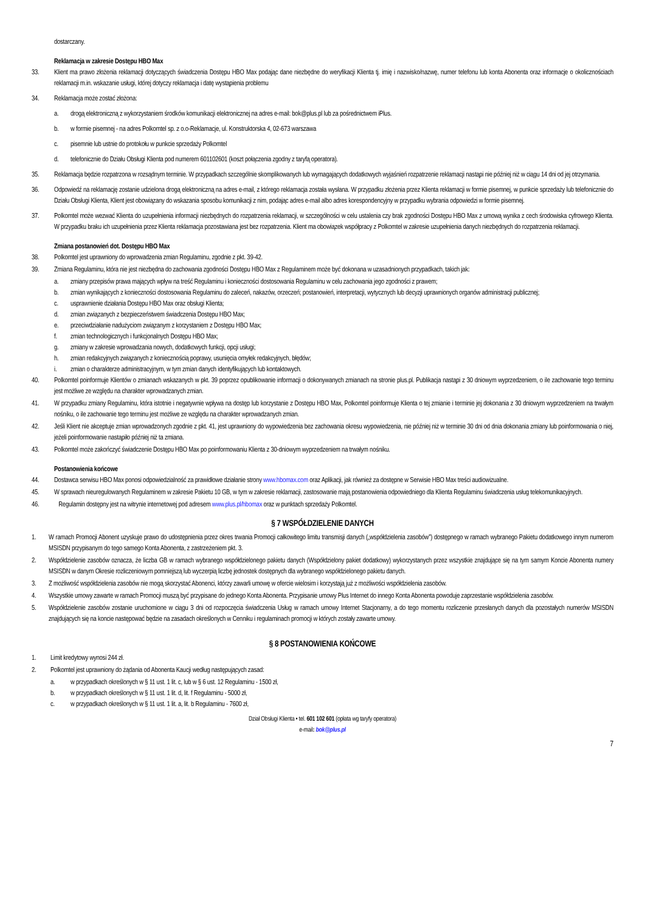dostarczany.
Reklamacja w zakresie Dostępu HBO Max
33. Klient ma prawo złożenia reklamacji dotyczących świadczenia Dostępu HBO Max podając dane niezbędne do weryfikacji Klienta tj. imię i nazwisko/nazwę, numer telefonu lub konta Abonenta oraz informacje o okolicznościach reklamacji m.in. wskazanie usługi, której dotyczy reklamacja i datę wystąpienia problemu
34. Reklamacja może zostać złożona:
a. drogą elektroniczną z wykorzystaniem środków komunikacji elektronicznej na adres e-mail: bok@plus.pl lub za pośrednictwem iPlus.
b. w formie pisemnej - na adres Polkomtel sp. z o.o-Reklamacje, ul. Konstruktorska 4, 02-673 warszawa
c. pisemnie lub ustnie do protokołu w punkcie sprzedaży Polkomtel
d. telefonicznie do Działu Obsługi Klienta pod numerem 601102601 (koszt połączenia zgodny z taryfą operatora).
35. Reklamacja będzie rozpatrzona w rozsądnym terminie. W przypadkach szczególnie skomplikowanych lub wymagających dodatkowych wyjaśnień rozpatrzenie reklamacji nastąpi nie później niż w ciągu 14 dni od jej otrzymania.
36. Odpowiedź na reklamację zostanie udzielona drogą elektroniczną na adres e-mail, z którego reklamacja została wysłana. W przypadku złożenia przez Klienta reklamacji w formie pisemnej, w punkcie sprzedaży lub telefonicznie do Działu Obsługi Klienta, Klient jest obowiązany do wskazania sposobu komunikacji z nim, podając adres e-mail albo adres korespondencyjny w przypadku wybrania odpowiedzi w formie pisemnej.
37. Polkomtel może wezwać Klienta do uzupełnienia informacji niezbędnych do rozpatrzenia reklamacji, w szczególności w celu ustalenia czy brak zgodności Dostępu HBO Max z umową wynika z cech środowiska cyfrowego Klienta. W przypadku braku ich uzupełnienia przez Klienta reklamacja pozostawiana jest bez rozpatrzenia. Klient ma obowiązek współpracy z Polkomtel w zakresie uzupełnienia danych niezbędnych do rozpatrzenia reklamacji.
Zmiana postanowień dot. Dostępu HBO Max
38. Polkomtel jest uprawniony do wprowadzenia zmian Regulaminu, zgodnie z pkt. 39-42.
39. Zmiana Regulaminu, która nie jest niezbędna do zachowania zgodności Dostępu HBO Max z Regulaminem może być dokonana w uzasadnionych przypadkach, takich jak:
a. zmiany przepisów prawa mających wpływ na treść Regulaminu i konieczności dostosowania Regulaminu w celu zachowania jego zgodności z prawem;
b. zmian wynikających z konieczności dostosowania Regulaminu do zaleceń, nakazów, orzeczeń; postanowień, interpretacji, wytycznych lub decyzji uprawnionych organów administracji publicznej;
c. usprawnienie działania Dostępu HBO Max oraz obsługi Klienta;
d. zmian związanych z bezpieczeństwem świadczenia Dostępu HBO Max;
e. przeciwdziałanie nadużyciom związanym z korzystaniem z Dostępu HBO Max;
f. zmian technologicznych i funkcjonalnych Dostępu HBO Max;
g. zmiany w zakresie wprowadzania nowych, dodatkowych funkcji, opcji usługi;
h. zmian redakcyjnych związanych z koniecznością poprawy, usunięcia omyłek redakcyjnych, błędów;
i. zmian o charakterze administracyjnym, w tym zmian danych identyfikujących lub kontaktowych.
40. Polkomtel poinformuje Klientów o zmianach wskazanych w pkt. 39 poprzez opublikowanie informacji o dokonywanych zmianach na stronie plus.pl. Publikacja nastąpi z 30 dniowym wyprzedzeniem, o ile zachowanie tego terminu jest możliwe ze względu na charakter wprowadzanych zmian.
41. W przypadku zmiany Regulaminu, która istotnie i negatywnie wpływa na dostęp lub korzystanie z Dostępu HBO Max, Polkomtel poinformuje Klienta o tej zmianie i terminie jej dokonania z 30 dniowym wyprzedzeniem na trwałym nośniku, o ile zachowanie tego terminu jest możliwe ze względu na charakter wprowadzanych zmian.
42. Jeśli Klient nie akceptuje zmian wprowadzonych zgodnie z pkt. 41, jest uprawniony do wypowiedzenia bez zachowania okresu wypowiedzenia, nie później niż w terminie 30 dni od dnia dokonania zmiany lub poinformowania o niej, jeżeli poinformowanie nastąpiło później niż ta zmiana.
43. Polkomtel może zakończyć świadczenie Dostępu HBO Max po poinformowaniu Klienta z 30-dniowym wyprzedzeniem na trwałym nośniku.
Postanowienia końcowe
44. Dostawca serwisu HBO Max ponosi odpowiedzialność za prawidłowe działanie strony www.hbomax.com oraz Aplikacji, jak również za dostępne w Serwisie HBO Max treści audiowizualne.
45. W sprawach nieuregulowanych Regulaminem w zakresie Pakietu 10 GB, w tym w zakresie reklamacji, zastosowanie mają postanowienia odpowiedniego dla Klienta Regulaminu świadczenia usług telekomunikacyjnych.
46. Regulamin dostępny jest na witrynie internetowej pod adresem www.plus.pl/hbomax oraz w punktach sprzedaży Polkomtel.
§ 7 WSPÓŁDZIELENIE DANYCH
1. W ramach Promocji Abonent uzyskuje prawo do udostępnienia przez okres trwania Promocji całkowitego limitu transmisji danych („współdzielenia zasobów”) dostępnego w ramach wybranego Pakietu dodatkowego innym numerom MSISDN przypisanym do tego samego Konta Abonenta, z zastrzeżeniem pkt. 3.
2. Współdzielenie zasobów oznacza, że liczba GB w ramach wybranego współdzielonego pakietu danych (Współdzielony pakiet dodatkowy) wykorzystanych przez wszystkie znajdujące się na tym samym Koncie Abonenta numery MSISDN w danym Okresie rozliczeniowym pomniejszą lub wyczerpią liczbę jednostek dostępnych dla wybranego współdzielonego pakietu danych.
3. Z możliwość współdzielenia zasobów nie mogą skorzystać Abonenci, którzy zawarli umowę w ofercie wielosim i korzystają już z możliwości współdzielenia zasobów.
4. Wszystkie umowy zawarte w ramach Promocji muszą być przypisane do jednego Konta Abonenta. Przypisanie umowy Plus Internet do innego Konta Abonenta powoduje zaprzestanie współdzielenia zasobów.
5. Współdzielenie zasobów zostanie uruchomione w ciągu 3 dni od rozpoczęcia świadczenia Usług w ramach umowy Internet Stacjonarny, a do tego momentu rozliczenie przesłanych danych dla pozostałych numerów MSISDN znajdujących się na koncie następować będzie na zasadach określonych w Cenniku i regulaminach promocji w których zostały zawarte umowy.
§ 8 POSTANOWIENIA KOŃCOWE
1. Limit kredytowy wynosi 244 zł.
2. Polkomtel jest uprawniony do żądania od Abonenta Kaucji według następujących zasad:
a. w przypadkach określonych w § 11 ust. 1 lit. c, lub w § 6 ust. 12 Regulaminu - 1500 zł,
b. w przypadkach określonych w § 11 ust. 1 lit. d, lit. f Regulaminu - 5000 zł,
c. w przypadkach określonych w § 11 ust. 1 lit. a, lit. b Regulaminu - 7600 zł,
Dział Obsługi Klienta • tel. 601 102 601 (opłata wg taryfy operatora)
e-mail: bok@plus.pl
7